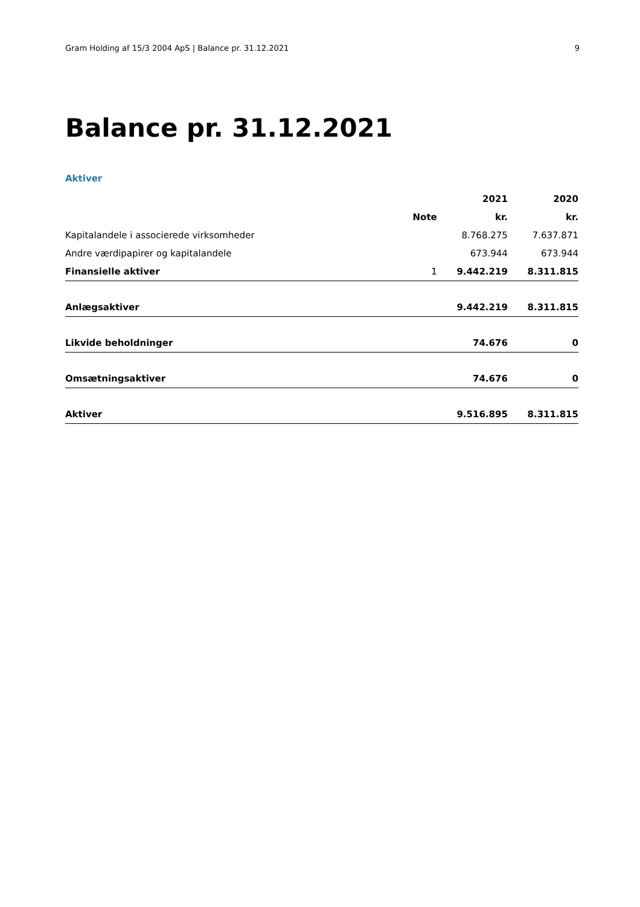Gram Holding af 15/3 2004 ApS | Balance pr. 31.12.2021 9
Balance pr. 31.12.2021
Aktiver
| | | 2021 | 2020 |
| --- | --- | --- | --- |
| | Note | kr. | kr. |
| Kapitalandele i associerede virksomheder | | 8.768.275 | 7.637.871 |
| Andre værdipapirer og kapitalandele | | 673.944 | 673.944 |
| Finansielle aktiver | 1 | 9.442.219 | 8.311.815 |
| Anlægsaktiver | | 9.442.219 | 8.311.815 |
| Likvide beholdninger | | 74.676 | 0 |
| Omsætningsaktiver | | 74.676 | 0 |
| Aktiver | | 9.516.895 | 8.311.815 |